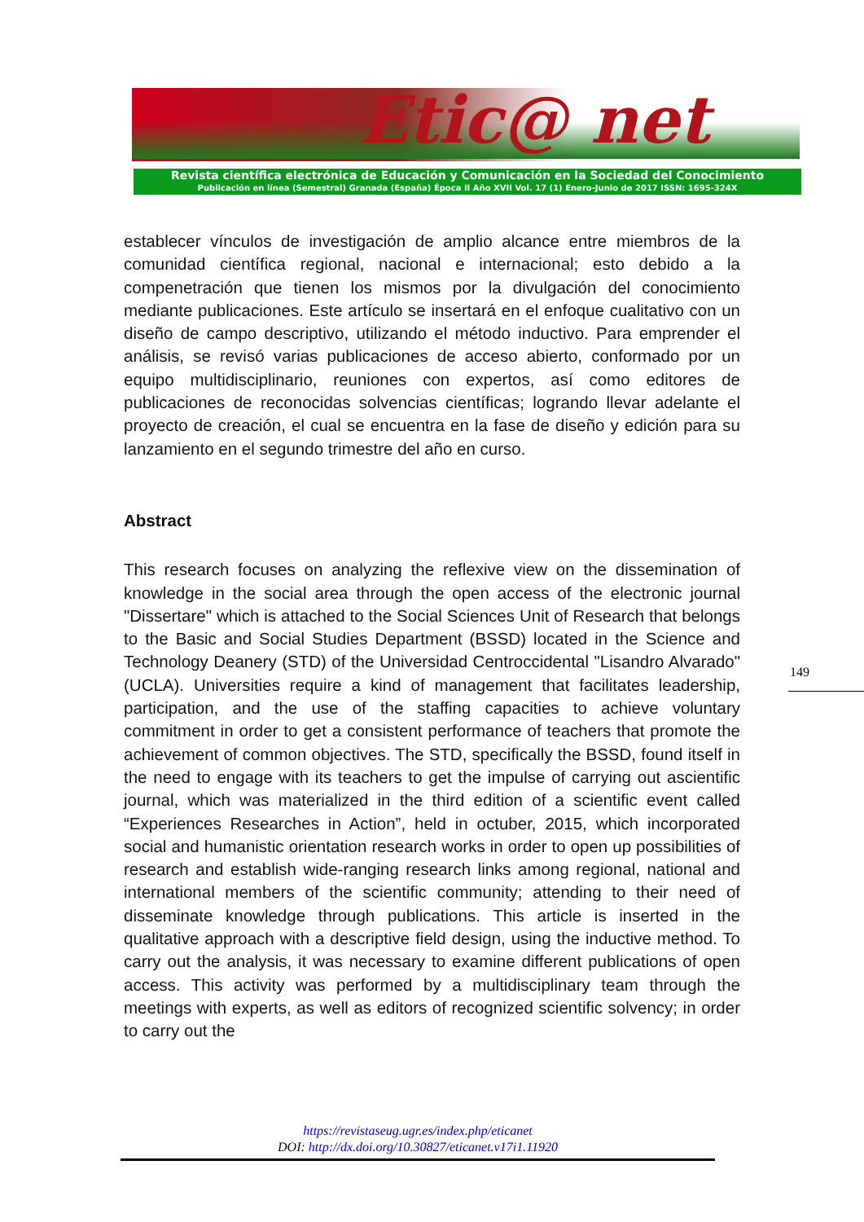Etic@ net
Revista científica electrónica de Educación y Comunicación en la Sociedad del Conocimiento
Publicación en línea (Semestral) Granada (España) Época II Año XVII Vol. 17 (1) Enero-Junio de 2017 ISSN: 1695-324X
establecer vínculos de investigación de amplio alcance entre miembros de la comunidad científica regional, nacional e internacional; esto debido a la compenetración que tienen los mismos por la divulgación del conocimiento mediante publicaciones. Este artículo se insertará en el enfoque cualitativo con un diseño de campo descriptivo, utilizando el método inductivo. Para emprender el análisis, se revisó varias publicaciones de acceso abierto, conformado por un equipo multidisciplinario, reuniones con expertos, así como editores de publicaciones de reconocidas solvencias científicas; logrando llevar adelante el proyecto de creación, el cual se encuentra en la fase de diseño y edición para su lanzamiento en el segundo trimestre del año en curso.
Abstract
This research focuses on analyzing the reflexive view on the dissemination of knowledge in the social area through the open access of the electronic journal "Dissertare" which is attached to the Social Sciences Unit of Research that belongs to the Basic and Social Studies Department (BSSD) located in the Science and Technology Deanery (STD) of the Universidad Centroccidental "Lisandro Alvarado" (UCLA). Universities require a kind of management that facilitates leadership, participation, and the use of the staffing capacities to achieve voluntary commitment in order to get a consistent performance of teachers that promote the achievement of common objectives. The STD, specifically the BSSD, found itself in the need to engage with its teachers to get the impulse of carrying out ascientific journal, which was materialized in the third edition of a scientific event called “Experiences Researches in Action”, held in octuber, 2015, which incorporated social and humanistic orientation research works in order to open up possibilities of research and establish wide-ranging research links among regional, national and international members of the scientific community; attending to their need of disseminate knowledge through publications. This article is inserted in the qualitative approach with a descriptive field design, using the inductive method. To carry out the analysis, it was necessary to examine different publications of open access. This activity was performed by a multidisciplinary team through the meetings with experts, as well as editors of recognized scientific solvency; in order to carry out the
149
https://revistaseug.ugr.es/index.php/eticanet
DOI: http://dx.doi.org/10.30827/eticanet.v17i1.11920